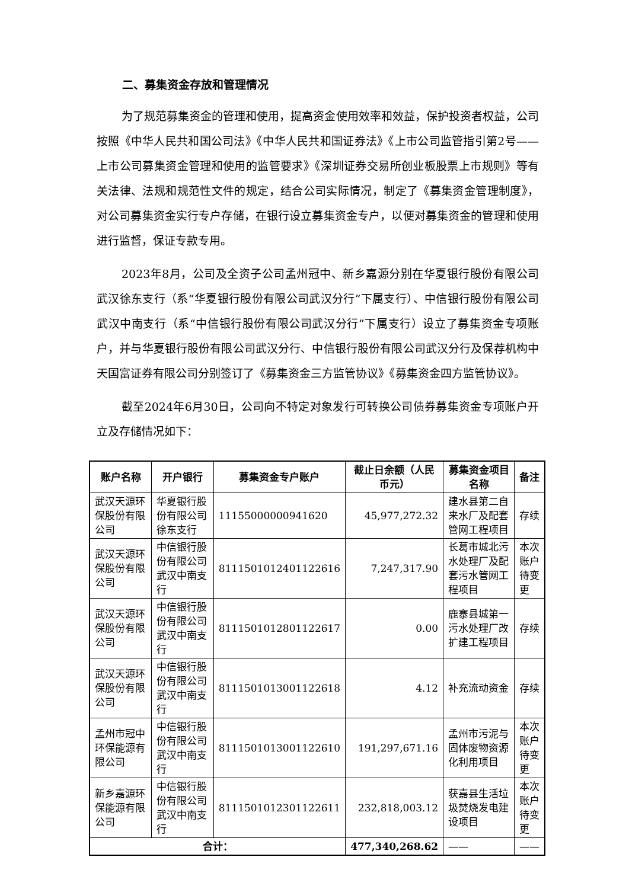二、募集资金存放和管理情况
为了规范募集资金的管理和使用，提高资金使用效率和效益，保护投资者权益，公司按照《中华人民共和国公司法》《中华人民共和国证券法》《上市公司监管指引第2号——上市公司募集资金管理和使用的监管要求》《深圳证券交易所创业板股票上市规则》等有关法律、法规和规范性文件的规定，结合公司实际情况，制定了《募集资金管理制度》，对公司募集资金实行专户存储，在银行设立募集资金专户，以便对募集资金的管理和使用进行监督，保证专款专用。
2023年8月，公司及全资子公司孟州冠中、新乡嘉源分别在华夏银行股份有限公司武汉徐东支行（系“华夏银行股份有限公司武汉分行”下属支行）、中信银行股份有限公司武汉中南支行（系“中信银行股份有限公司武汉分行”下属支行）设立了募集资金专项账户，并与华夏银行股份有限公司武汉分行、中信银行股份有限公司武汉分行及保荐机构中天国富证券有限公司分别签订了《募集资金三方监管协议》《募集资金四方监管协议》。
截至2024年6月30日，公司向不特定对象发行可转换公司债券募集资金专项账户开立及存储情况如下：
| 账户名称 | 开户银行 | 募集资金专户账户 | 截止日余额（人民币元） | 募集资金项目名称 | 备注 |
| --- | --- | --- | --- | --- | --- |
| 武汉天源环保股份有限公司 | 华夏银行股份有限公司徐东支行 | 11155000000941620 | 45,977,272.32 | 建水县第二自来水厂及配套管网工程项目 | 存续 |
| 武汉天源环保股份有限公司 | 中信银行股份有限公司武汉中南支行 | 8111501012401122616 | 7,247,317.90 | 长葛市城北污水处理厂及配套污水管网工程项目 | 本次账户待变更 |
| 武汉天源环保股份有限公司 | 中信银行股份有限公司武汉中南支行 | 8111501012801122617 | 0.00 | 鹿寨县城第一污水处理厂改扩建工程项目 | 存续 |
| 武汉天源环保股份有限公司 | 中信银行股份有限公司武汉中南支行 | 8111501013001122618 | 4.12 | 补充流动资金 | 存续 |
| 孟州市冠中环保能源有限公司 | 中信银行股份有限公司武汉中南支行 | 8111501013001122610 | 191,297,671.16 | 孟州市污泥与固体废物资源化利用项目 | 本次账户待变更 |
| 新乡嘉源环保能源有限公司 | 中信银行股份有限公司武汉中南支行 | 8111501012301122611 | 232,818,003.12 | 获嘉县生活垃圾焚烧发电建设项目 | 本次账户待变更 |
| 合计： | | | 477,340,268.62 | —— | —— |